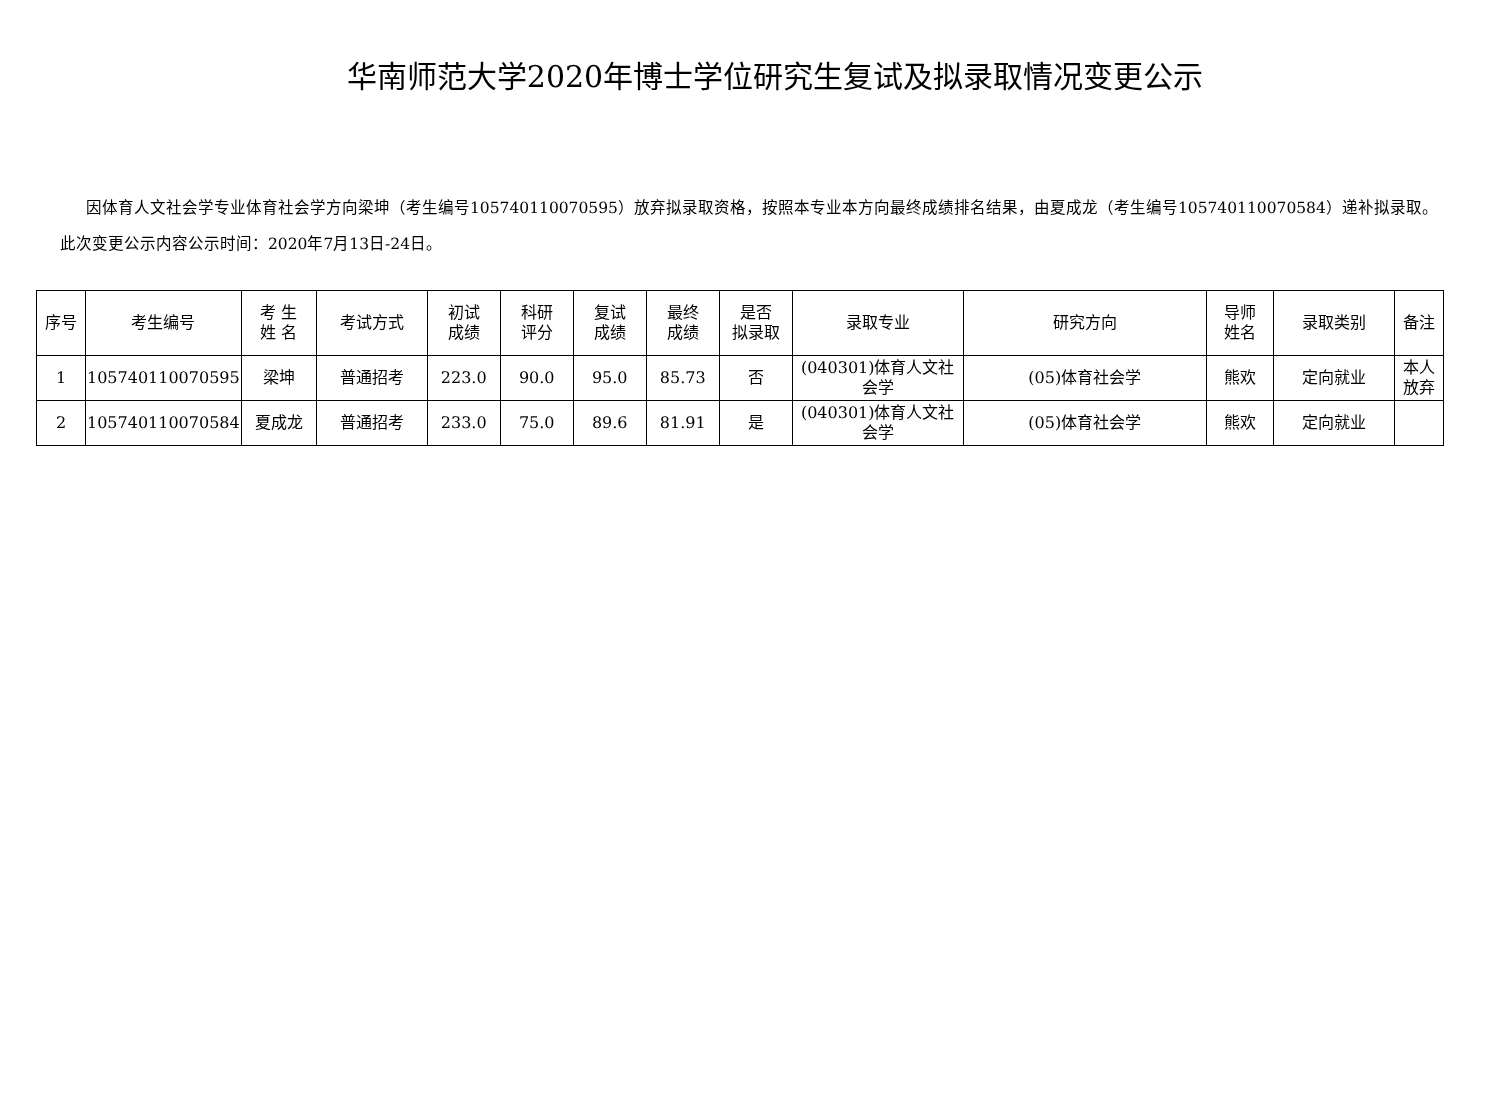华南师范大学2020年博士学位研究生复试及拟录取情况变更公示
因体育人文社会学专业体育社会学方向梁坤（考生编号105740110070595）放弃拟录取资格，按照本专业本方向最终成绩排名结果，由夏成龙（考生编号105740110070584）递补拟录取。此次变更公示内容公示时间：2020年7月13日-24日。
| 序号 | 考生编号 | 考 生 姓 名 | 考试方式 | 初试 成绩 | 科研 评分 | 复试 成绩 | 最终 成绩 | 是否 拟录取 | 录取专业 | 研究方向 | 导师 姓名 | 录取类别 | 备注 |
| --- | --- | --- | --- | --- | --- | --- | --- | --- | --- | --- | --- | --- | --- |
| 1 | 105740110070595 | 梁坤 | 普通招考 | 223.0 | 90.0 | 95.0 | 85.73 | 否 | (040301)体育人文社会学 | (05)体育社会学 | 熊欢 | 定向就业 | 本人放弃 |
| 2 | 105740110070584 | 夏成龙 | 普通招考 | 233.0 | 75.0 | 89.6 | 81.91 | 是 | (040301)体育人文社会学 | (05)体育社会学 | 熊欢 | 定向就业 | |